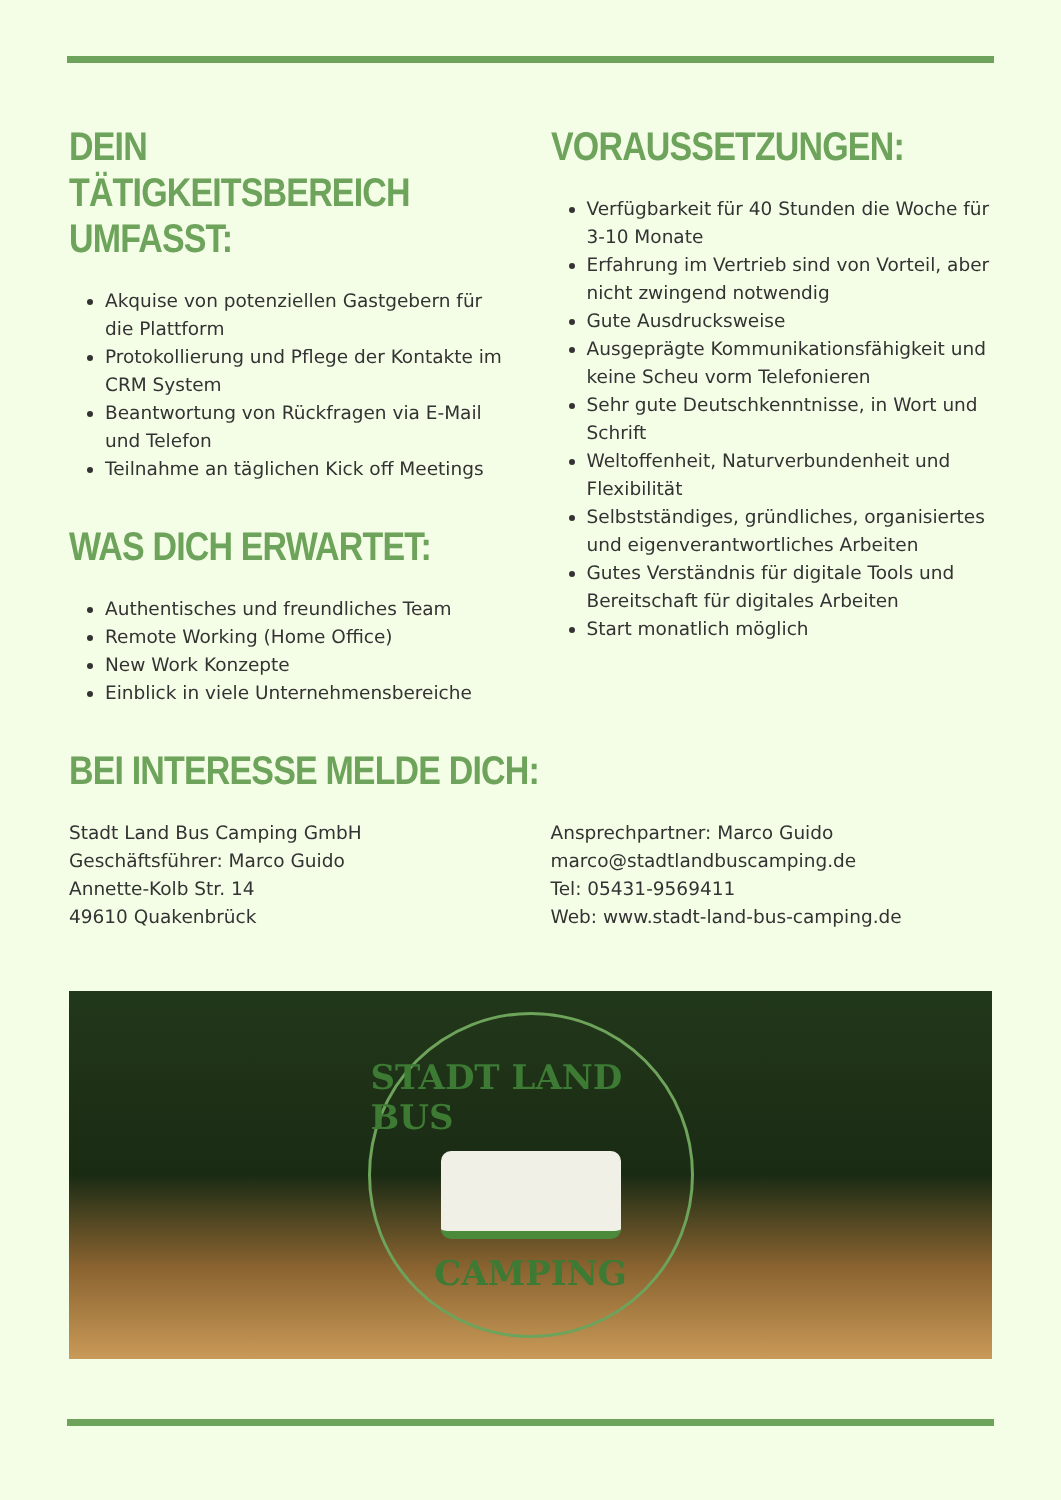DEIN TÄTIGKEITSBEREICH UMFASST:
Akquise von potenziellen Gastgebern für die Plattform
Protokollierung und Pflege der Kontakte im CRM System
Beantwortung von Rückfragen via E-Mail und Telefon
Teilnahme an täglichen Kick off Meetings
WAS DICH ERWARTET:
Authentisches und freundliches Team
Remote Working (Home Office)
New Work Konzepte
Einblick in viele Unternehmensbereiche
VORAUSSETZUNGEN:
Verfügbarkeit für 40 Stunden die Woche für 3-10 Monate
Erfahrung im Vertrieb sind von Vorteil, aber nicht zwingend notwendig
Gute Ausdrucksweise
Ausgeprägte Kommunikationsfähigkeit und keine Scheu vorm Telefonieren
Sehr gute Deutschkenntnisse, in Wort und Schrift
Weltoffenheit, Naturverbundenheit und Flexibilität
Selbstständiges, gründliches, organisiertes und eigenverantwortliches Arbeiten
Gutes Verständnis für digitale Tools und Bereitschaft für digitales Arbeiten
Start monatlich möglich
BEI INTERESSE MELDE DICH:
Stadt Land Bus Camping GmbH
Geschäftsführer: Marco Guido
Annette-Kolb Str. 14
49610 Quakenbrück
Ansprechpartner: Marco Guido
marco@stadtlandbuscamping.de
Tel: 05431-9569411
Web: www.stadt-land-bus-camping.de
STADT LAND BUS
CAMPING